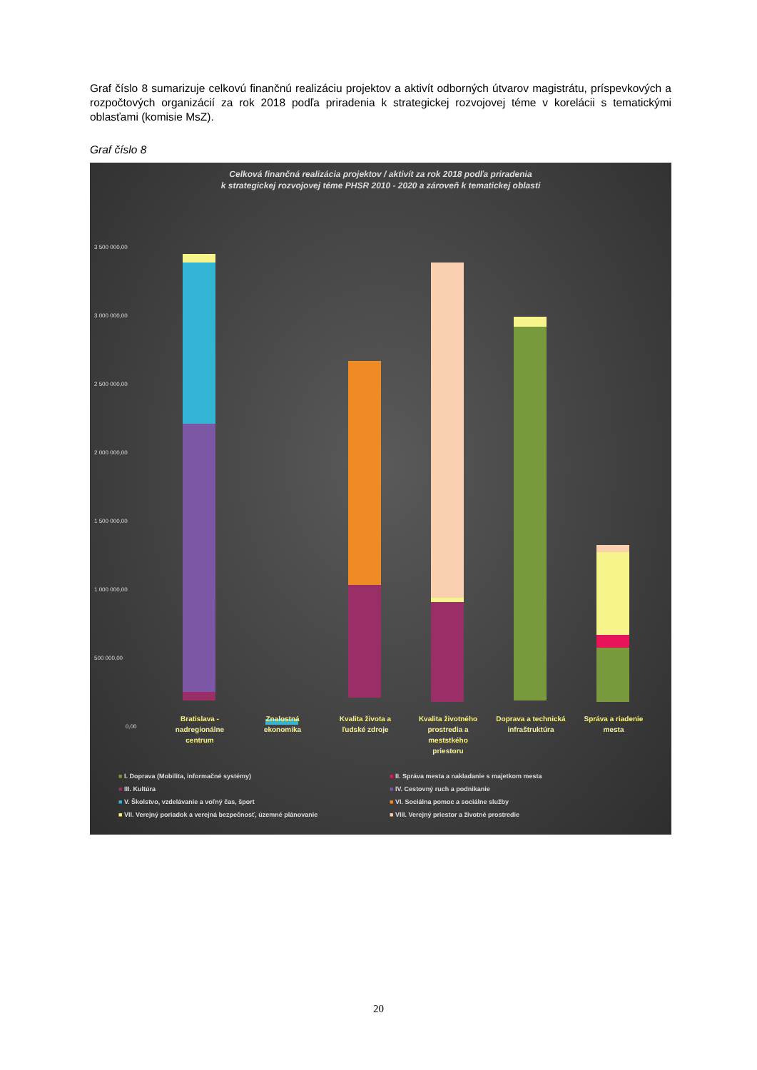Graf číslo 8 sumarizuje celkovú finančnú realizáciu projektov a aktivít odborných útvarov magistrátu, príspevkových a rozpočtových organizácií za rok 2018 podľa priradenia k strategickej rozvojovej téme v korelácii s tematickými oblasťami (komisie MsZ).
Graf číslo 8
Celková finančná realizácia projektov / aktivít za rok 2018 podľa priradenia
k strategickej rozvojovej téme PHSR 2010 - 2020 a zároveň k tematickej oblasti
3 500 000,00
3 000 000,00
2 500 000,00
2 000 000,00
1 500 000,00
1 000 000,00
500 000,00
0,00
Bratislava - nadregionálne centrum
Znalostná ekonomika
Kvalita života a ľudské zdroje
Kvalita životného prostredia a meststkého priestoru
Doprava a technická infraštruktúra
Správa a riadenie mesta
■ I. Doprava (Mobilita, informačné systémy)
■ II. Správa mesta a nakladanie s majetkom mesta
■ III. Kultúra
■ IV. Cestovný ruch a podnikanie
■ V. Školstvo, vzdelávanie a voľný čas, šport
■ VI. Sociálna pomoc a sociálne služby
■ VII. Verejný poriadok a verejná bezpečnosť, územné plánovanie
■ VIII. Verejný priestor a životné prostredie
20